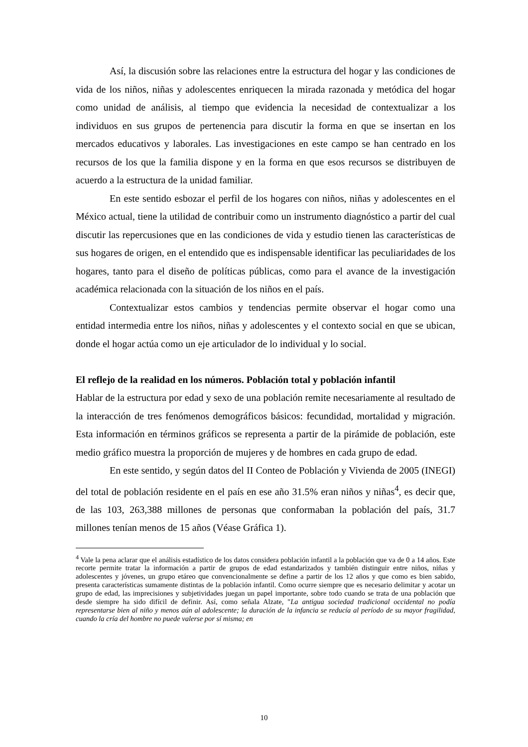Así, la discusión sobre las relaciones entre la estructura del hogar y las condiciones de vida de los niños, niñas y adolescentes enriquecen la mirada razonada y metódica del hogar como unidad de análisis, al tiempo que evidencia la necesidad de contextualizar a los individuos en sus grupos de pertenencia para discutir la forma en que se insertan en los mercados educativos y laborales. Las investigaciones en este campo se han centrado en los recursos de los que la familia dispone y en la forma en que esos recursos se distribuyen de acuerdo a la estructura de la unidad familiar.
En este sentido esbozar el perfil de los hogares con niños, niñas y adolescentes en el México actual, tiene la utilidad de contribuir como un instrumento diagnóstico a partir del cual discutir las repercusiones que en las condiciones de vida y estudio tienen las características de sus hogares de origen, en el entendido que es indispensable identificar las peculiaridades de los hogares, tanto para el diseño de políticas públicas, como para el avance de la investigación académica relacionada con la situación de los niños en el país.
Contextualizar estos cambios y tendencias permite observar el hogar como una entidad intermedia entre los niños, niñas y adolescentes y el contexto social en que se ubican, donde el hogar actúa como un eje articulador de lo individual y lo social.
El reflejo de la realidad en los números. Población total y población infantil
Hablar de la estructura por edad y sexo de una población remite necesariamente al resultado de la interacción de tres fenómenos demográficos básicos: fecundidad, mortalidad y migración. Esta información en términos gráficos se representa a partir de la pirámide de población, este medio gráfico muestra la proporción de mujeres y de hombres en cada grupo de edad.
En este sentido, y según datos del II Conteo de Población y Vivienda de 2005 (INEGI) del total de población residente en el país en ese año 31.5% eran niños y niñas<sup>4</sup>, es decir que, de las 103, 263,388 millones de personas que conformaban la población del país, 31.7 millones tenían menos de 15 años (Véase Gráfica 1).
<sup>4</sup> Vale la pena aclarar que el análisis estadístico de los datos considera población infantil a la población que va de 0 a 14 años. Este recorte permite tratar la información a partir de grupos de edad estandarizados y también distinguir entre niños, niñas y adolescentes y jóvenes, un grupo etáreo que convencionalmente se define a partir de los 12 años y que como es bien sabido, presenta características sumamente distintas de la población infantil. Como ocurre siempre que es necesario delimitar y acotar un grupo de edad, las imprecisiones y subjetividades juegan un papel importante, sobre todo cuando se trata de una población que desde siempre ha sido difícil de definir. Así, como señala Alzate, "La antigua sociedad tradicional occidental no podía representarse bien al niño y menos aún al adolescente; la duración de la infancia se reducía al período de su mayor fragilidad, cuando la cría del hombre no puede valerse por sí misma; en
10